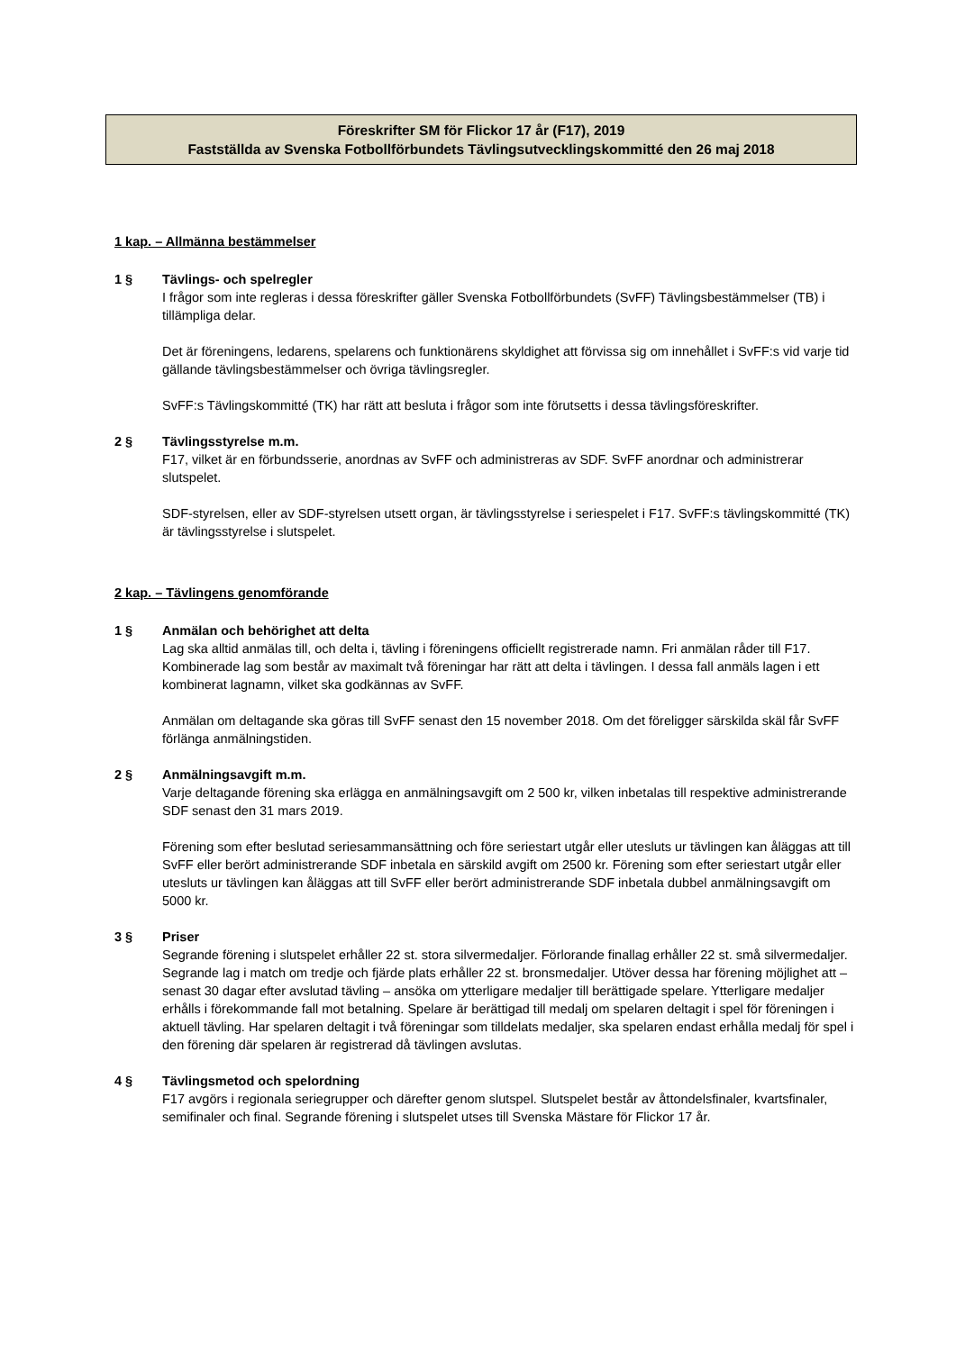Föreskrifter SM för Flickor 17 år (F17), 2019
Fastställda av Svenska Fotbollförbundets Tävlingsutvecklingskommitté den 26 maj 2018
1 kap. – Allmänna bestämmelser
1 § Tävlings- och spelregler
I frågor som inte regleras i dessa föreskrifter gäller Svenska Fotbollförbundets (SvFF) Tävlingsbestämmelser (TB) i tillämpliga delar.
Det är föreningens, ledarens, spelarens och funktionärens skyldighet att förvissa sig om innehållet i SvFF:s vid varje tid gällande tävlingsbestämmelser och övriga tävlingsregler.
SvFF:s Tävlingskommitté (TK) har rätt att besluta i frågor som inte förutsetts i dessa tävlingsföreskrifter.
2 § Tävlingsstyrelse m.m.
F17, vilket är en förbundsserie, anordnas av SvFF och administreras av SDF. SvFF anordnar och administrerar slutspelet.
SDF-styrelsen, eller av SDF-styrelsen utsett organ, är tävlingsstyrelse i seriespelet i F17. SvFF:s tävlingskommitté (TK) är tävlingsstyrelse i slutspelet.
2 kap. – Tävlingens genomförande
1 § Anmälan och behörighet att delta
Lag ska alltid anmälas till, och delta i, tävling i föreningens officiellt registrerade namn. Fri anmälan råder till F17. Kombinerade lag som består av maximalt två föreningar har rätt att delta i tävlingen. I dessa fall anmäls lagen i ett kombinerat lagnamn, vilket ska godkännas av SvFF.
Anmälan om deltagande ska göras till SvFF senast den 15 november 2018. Om det föreligger särskilda skäl får SvFF förlänga anmälningstiden.
2 § Anmälningsavgift m.m.
Varje deltagande förening ska erlägga en anmälningsavgift om 2 500 kr, vilken inbetalas till respektive administrerande SDF senast den 31 mars 2019.
Förening som efter beslutad seriesammansättning och före seriestart utgår eller utesluts ur tävlingen kan åläggas att till SvFF eller berört administrerande SDF inbetala en särskild avgift om 2500 kr. Förening som efter seriestart utgår eller utesluts ur tävlingen kan åläggas att till SvFF eller berört administrerande SDF inbetala dubbel anmälningsavgift om 5000 kr.
3 § Priser
Segrande förening i slutspelet erhåller 22 st. stora silvermedaljer. Förlorande finallag erhåller 22 st. små silvermedaljer. Segrande lag i match om tredje och fjärde plats erhåller 22 st. bronsmedaljer. Utöver dessa har förening möjlighet att – senast 30 dagar efter avslutad tävling – ansöka om ytterligare medaljer till berättigade spelare. Ytterligare medaljer erhålls i förekommande fall mot betalning. Spelare är berättigad till medalj om spelaren deltagit i spel för föreningen i aktuell tävling. Har spelaren deltagit i två föreningar som tilldelats medaljer, ska spelaren endast erhålla medalj för spel i den förening där spelaren är registrerad då tävlingen avslutas.
4 § Tävlingsmetod och spelordning
F17 avgörs i regionala seriegrupper och därefter genom slutspel. Slutspelet består av åttondelsfinaler, kvartsfinaler, semifinaler och final. Segrande förening i slutspelet utses till Svenska Mästare för Flickor 17 år.